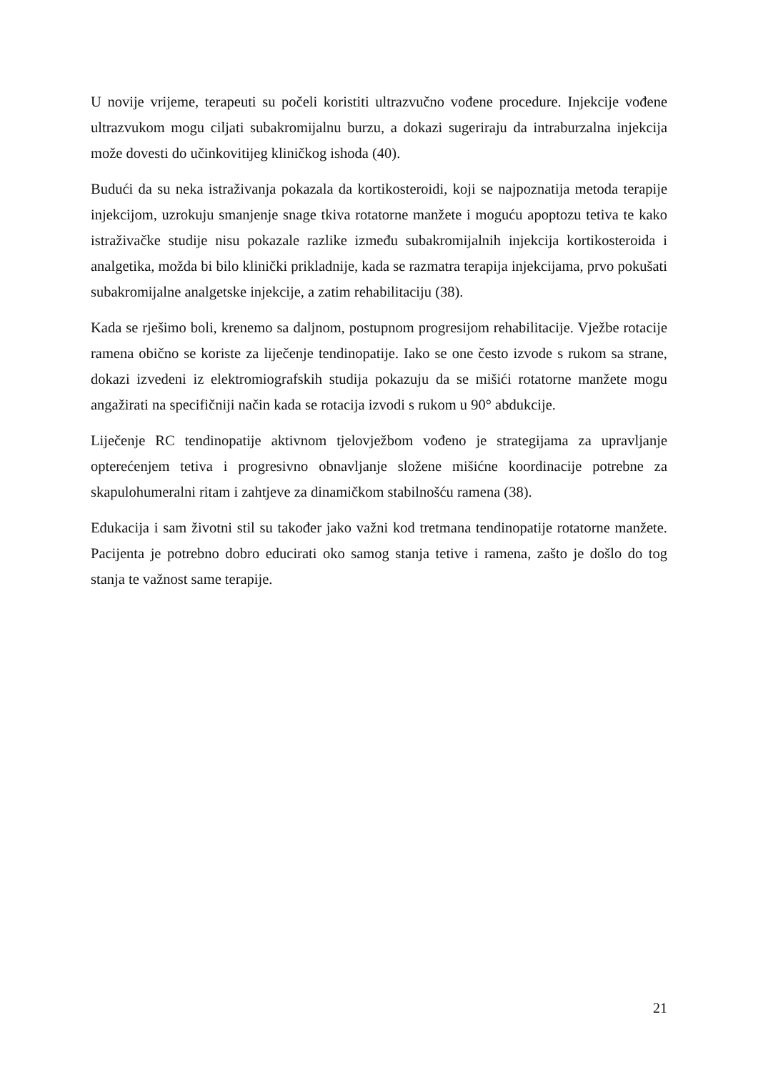U novije vrijeme, terapeuti su počeli koristiti ultrazvučno vođene procedure. Injekcije vođene ultrazvukom mogu ciljati subakromijalnu burzu, a dokazi sugeriraju da intraburzalna injekcija može dovesti do učinkovitijeg kliničkog ishoda (40).
Budući da su neka istraživanja pokazala da kortikosteroidi, koji se najpoznatija metoda terapije injekcijom, uzrokuju smanjenje snage tkiva rotatorne manžete i moguću apoptozu tetiva te kako istraživačke studije nisu pokazale razlike između subakromijalnih injekcija kortikosteroida i analgetika, možda bi bilo klinički prikladnije, kada se razmatra terapija injekcijama, prvo pokušati subakromijalne analgetske injekcije, a zatim rehabilitaciju (38).
Kada se rješimo boli, krenemo sa daljnom, postupnom progresijom rehabilitacije. Vježbe rotacije ramena obično se koriste za liječenje tendinopatije. Iako se one često izvode s rukom sa strane, dokazi izvedeni iz elektromiografskih studija pokazuju da se mišići rotatorne manžete mogu angažirati na specifičniji način kada se rotacija izvodi s rukom u 90° abdukcije.
Liječenje RC tendinopatije aktivnom tjelovježbom vođeno je strategijama za upravljanje opterećenjem tetiva i progresivno obnavljanje složene mišićne koordinacije potrebne za skapulohumeralni ritam i zahtjeve za dinamičkom stabilnošću ramena (38).
Edukacija i sam životni stil su također jako važni kod tretmana tendinopatije rotatorne manžete. Pacijenta je potrebno dobro educirati oko samog stanja tetive i ramena, zašto je došlo do tog stanja te važnost same terapije.
21